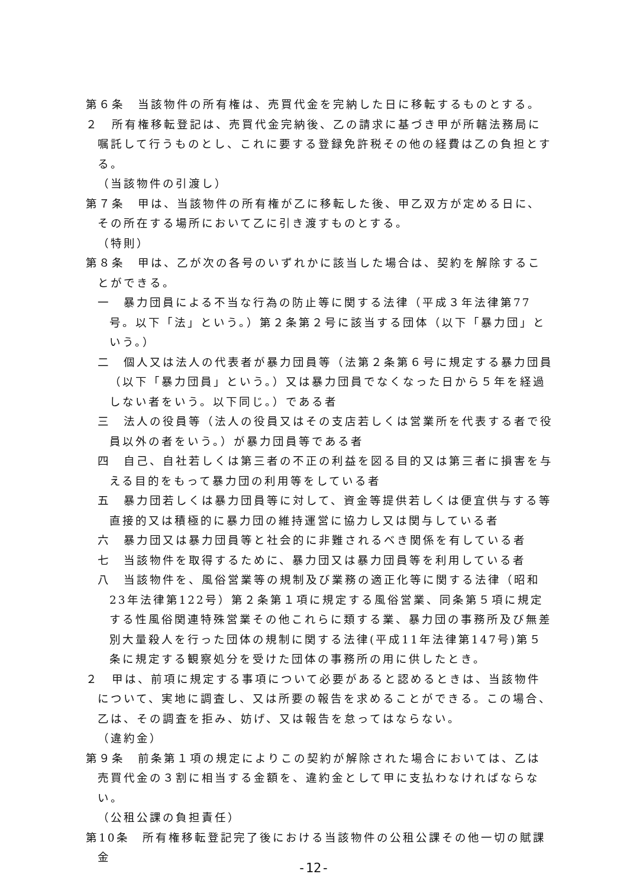第６条　当該物件の所有権は、売買代金を完納した日に移転するものとする。
２　所有権移転登記は、売買代金完納後、乙の請求に基づき甲が所轄法務局に嘱託して行うものとし、これに要する登録免許税その他の経費は乙の負担とする。
（当該物件の引渡し）
第７条　甲は、当該物件の所有権が乙に移転した後、甲乙双方が定める日に、その所在する場所において乙に引き渡すものとする。
（特則）
第８条　甲は、乙が次の各号のいずれかに該当した場合は、契約を解除することができる。
一　暴力団員による不当な行為の防止等に関する法律（平成３年法律第77号。以下「法」という。）第２条第２号に該当する団体（以下「暴力団」という。）
二　個人又は法人の代表者が暴力団員等（法第２条第６号に規定する暴力団員（以下「暴力団員」という。）又は暴力団員でなくなった日から５年を経過しない者をいう。以下同じ。）である者
三　法人の役員等（法人の役員又はその支店若しくは営業所を代表する者で役員以外の者をいう。）が暴力団員等である者
四　自己、自社若しくは第三者の不正の利益を図る目的又は第三者に損害を与える目的をもって暴力団の利用等をしている者
五　暴力団若しくは暴力団員等に対して、資金等提供若しくは便宜供与する等直接的又は積極的に暴力団の維持運営に協力し又は関与している者
六　暴力団又は暴力団員等と社会的に非難されるべき関係を有している者
七　当該物件を取得するために、暴力団又は暴力団員等を利用している者
八　当該物件を、風俗営業等の規制及び業務の適正化等に関する法律（昭和23年法律第122号）第２条第１項に規定する風俗営業、同条第５項に規定する性風俗関連特殊営業その他これらに類する業、暴力団の事務所及び無差別大量殺人を行った団体の規制に関する法律(平成11年法律第147号)第５条に規定する観察処分を受けた団体の事務所の用に供したとき。
２　甲は、前項に規定する事項について必要があると認めるときは、当該物件について、実地に調査し、又は所要の報告を求めることができる。この場合、乙は、その調査を拒み、妨げ、又は報告を怠ってはならない。
（違約金）
第９条　前条第１項の規定によりこの契約が解除された場合においては、乙は売買代金の３割に相当する金額を、違約金として甲に支払わなければならない。
（公租公課の負担責任）
第10条　所有権移転登記完了後における当該物件の公租公課その他一切の賦課金
-12-